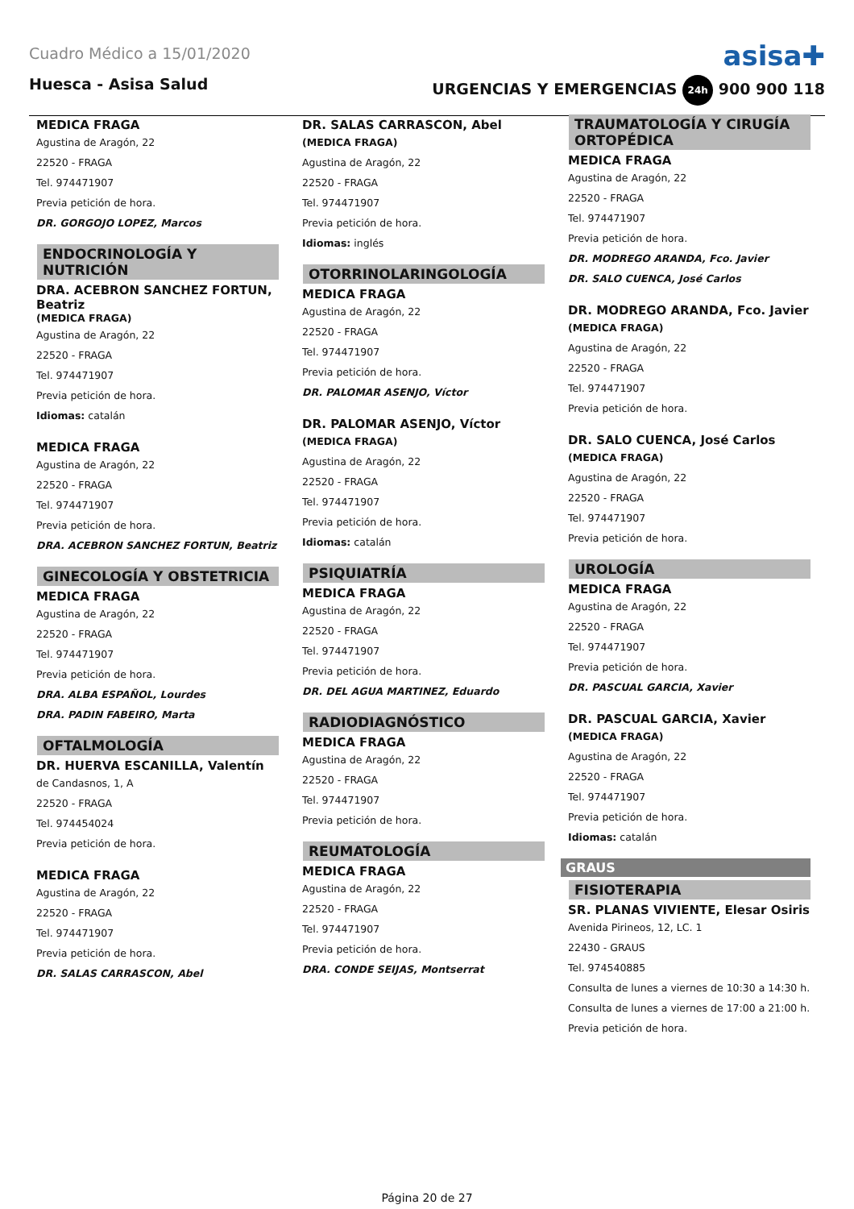Cuadro Médico a 15/01/2020
asisa✚
Huesca - Asisa Salud URGENCIAS Y EMERGENCIAS 24h 900 900 118
MEDICA FRAGA
Agustina de Aragón, 22
22520 - FRAGA
Tel. 974471907
Previa petición de hora.
DR. GORGOJO LOPEZ, Marcos
ENDOCRINOLOGÍA Y NUTRICIÓN
DRA. ACEBRON SANCHEZ FORTUN, Beatriz
(MEDICA FRAGA)
Agustina de Aragón, 22
22520 - FRAGA
Tel. 974471907
Previa petición de hora.
Idiomas: catalán
MEDICA FRAGA
Agustina de Aragón, 22
22520 - FRAGA
Tel. 974471907
Previa petición de hora.
DRA. ACEBRON SANCHEZ FORTUN, Beatriz
GINECOLOGÍA Y OBSTETRICIA
MEDICA FRAGA
Agustina de Aragón, 22
22520 - FRAGA
Tel. 974471907
Previa petición de hora.
DRA. ALBA ESPAÑOL, Lourdes
DRA. PADIN FABEIRO, Marta
OFTALMOLOGÍA
DR. HUERVA ESCANILLA, Valentín
de Candasnos, 1, A
22520 - FRAGA
Tel. 974454024
Previa petición de hora.
MEDICA FRAGA
Agustina de Aragón, 22
22520 - FRAGA
Tel. 974471907
Previa petición de hora.
DR. SALAS CARRASCON, Abel
DR. SALAS CARRASCON, Abel
(MEDICA FRAGA)
Agustina de Aragón, 22
22520 - FRAGA
Tel. 974471907
Previa petición de hora.
Idiomas: inglés
OTORRINOLARINGOLOGÍA
MEDICA FRAGA
Agustina de Aragón, 22
22520 - FRAGA
Tel. 974471907
Previa petición de hora.
DR. PALOMAR ASENJO, Víctor
DR. PALOMAR ASENJO, Víctor
(MEDICA FRAGA)
Agustina de Aragón, 22
22520 - FRAGA
Tel. 974471907
Previa petición de hora.
Idiomas: catalán
PSIQUIATRÍA
MEDICA FRAGA
Agustina de Aragón, 22
22520 - FRAGA
Tel. 974471907
Previa petición de hora.
DR. DEL AGUA MARTINEZ, Eduardo
RADIODIAGNÓSTICO
MEDICA FRAGA
Agustina de Aragón, 22
22520 - FRAGA
Tel. 974471907
Previa petición de hora.
REUMATOLOGÍA
MEDICA FRAGA
Agustina de Aragón, 22
22520 - FRAGA
Tel. 974471907
Previa petición de hora.
DRA. CONDE SEIJAS, Montserrat
TRAUMATOLOGÍA Y CIRUGÍA ORTOPÉDICA
MEDICA FRAGA
Agustina de Aragón, 22
22520 - FRAGA
Tel. 974471907
Previa petición de hora.
DR. MODREGO ARANDA, Fco. Javier
DR. SALO CUENCA, José Carlos
DR. MODREGO ARANDA, Fco. Javier
(MEDICA FRAGA)
Agustina de Aragón, 22
22520 - FRAGA
Tel. 974471907
Previa petición de hora.
DR. SALO CUENCA, José Carlos
(MEDICA FRAGA)
Agustina de Aragón, 22
22520 - FRAGA
Tel. 974471907
Previa petición de hora.
UROLOGÍA
MEDICA FRAGA
Agustina de Aragón, 22
22520 - FRAGA
Tel. 974471907
Previa petición de hora.
DR. PASCUAL GARCIA, Xavier
DR. PASCUAL GARCIA, Xavier
(MEDICA FRAGA)
Agustina de Aragón, 22
22520 - FRAGA
Tel. 974471907
Previa petición de hora.
Idiomas: catalán
GRAUS
FISIOTERAPIA
SR. PLANAS VIVIENTE, Elesar Osiris
Avenida Pirineos, 12, LC. 1
22430 - GRAUS
Tel. 974540885
Consulta de lunes a viernes de 10:30 a 14:30 h.
Consulta de lunes a viernes de 17:00 a 21:00 h.
Previa petición de hora.
Página 20 de 27